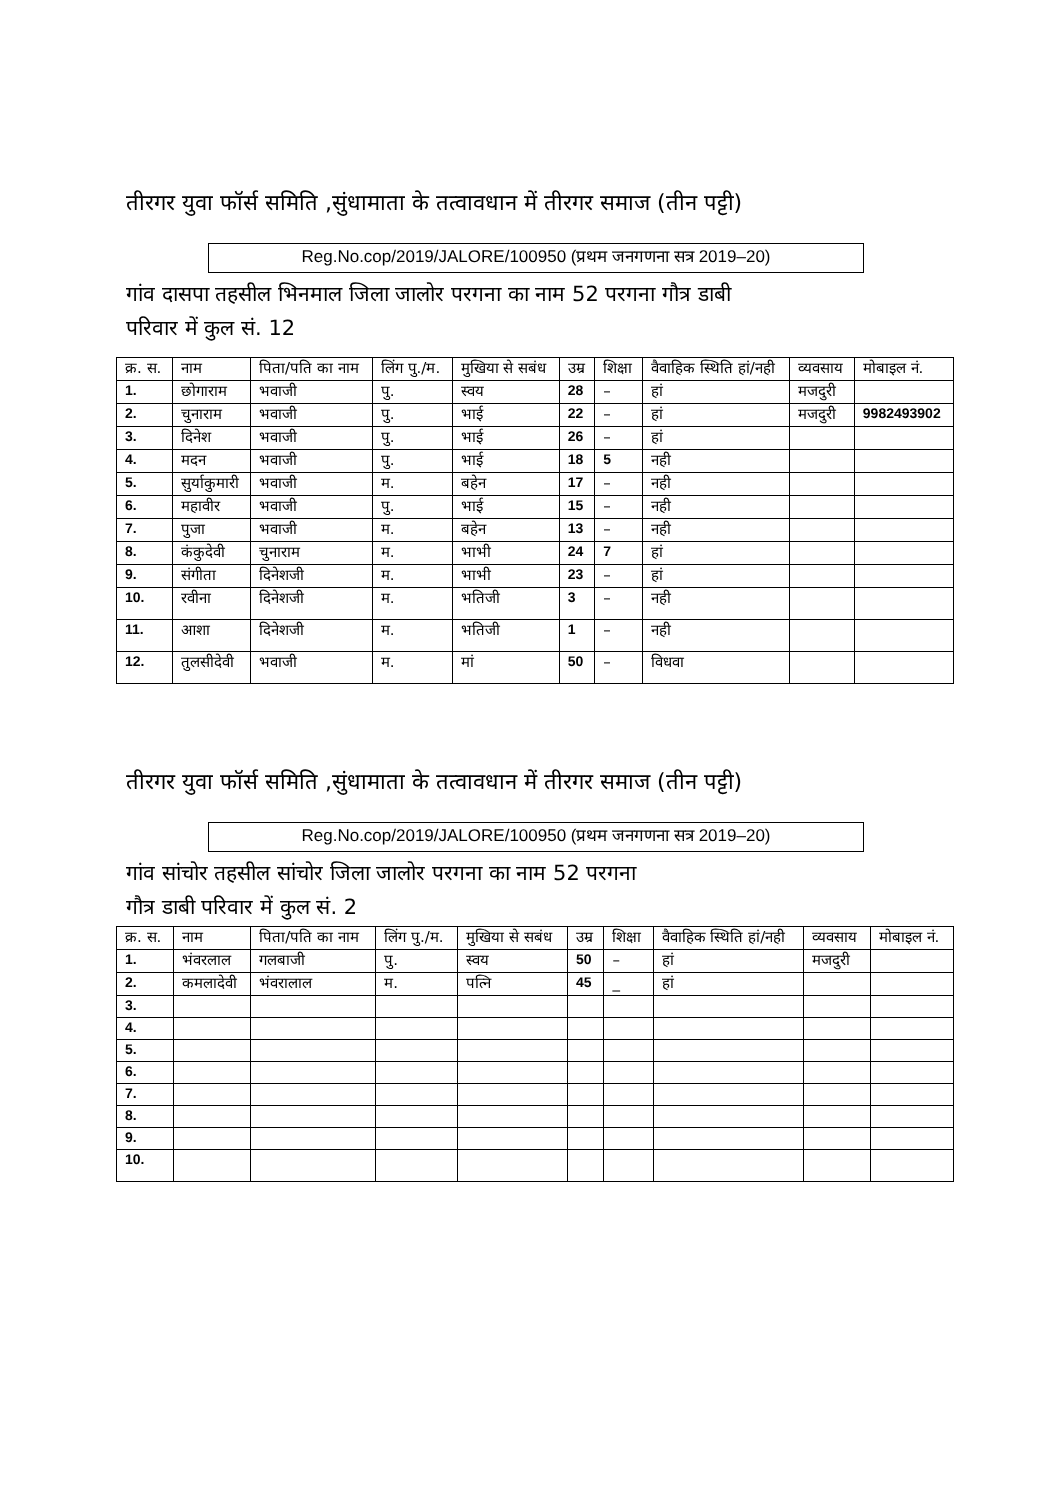तीरगर युवा फॉर्स समिति ,सुंधामाता के तत्वावधान में तीरगर समाज (तीन पट्टी)
Reg.No.cop/2019/JALORE/100950 (प्रथम जनगणना सत्र 2019–20)
गांव दासपा तहसील भिनमाल जिला जालोर परगना का नाम 52 परगना गौत्र डाबी
परिवार में कुल सं. 12
| क्र. स. | नाम | पिता/पति का नाम | लिंग पु./म. | मुखिया से सबंध | उम्र | शिक्षा | वैवाहिक स्थिति हां/नही | व्यवसाय | मोबाइल नं. |
| --- | --- | --- | --- | --- | --- | --- | --- | --- | --- |
| 1. | छोगाराम | भवाजी | पु. | स्वय | 28 | – | हां | मजदुरी | |
| 2. | चुनाराम | भवाजी | पु. | भाई | 22 | – | हां | मजदुरी | 9982493902 |
| 3. | दिनेश | भवाजी | पु. | भाई | 26 | – | हां | | |
| 4. | मदन | भवाजी | पु. | भाई | 18 | 5 | नही | | |
| 5. | सुर्याकुमारी | भवाजी | म. | बहेन | 17 | – | नही | | |
| 6. | महावीर | भवाजी | पु. | भाई | 15 | – | नही | | |
| 7. | पुजा | भवाजी | म. | बहेन | 13 | – | नही | | |
| 8. | कंकुदेवी | चुनाराम | म. | भाभी | 24 | 7 | हां | | |
| 9. | संगीता | दिनेशजी | म. | भाभी | 23 | – | हां | | |
| 10. | रवीना | दिनेशजी | म. | भतिजी | 3 | – | नही | | |
| 11. | आशा | दिनेशजी | म. | भतिजी | 1 | – | नही | | |
| 12. | तुलसीदेवी | भवाजी | म. | मां | 50 | – | विधवा | | |
तीरगर युवा फॉर्स समिति ,सुंधामाता के तत्वावधान में तीरगर समाज (तीन पट्टी)
Reg.No.cop/2019/JALORE/100950 (प्रथम जनगणना सत्र 2019–20)
गांव सांचोर तहसील सांचोर जिला जालोर परगना का नाम 52 परगना
गौत्र डाबी परिवार में कुल सं. 2
| क्र. स. | नाम | पिता/पति का नाम | लिंग पु./म. | मुखिया से सबंध | उम्र | शिक्षा | वैवाहिक स्थिति हां/नही | व्यवसाय | मोबाइल नं. |
| --- | --- | --- | --- | --- | --- | --- | --- | --- | --- |
| 1. | भंवरलाल | गलबाजी | पु. | स्वय | 50 | – | हां | मजदुरी | |
| 2. | कमलादेवी | भंवरालाल | म. | पत्नि | 45 | _ | हां | | |
| 3. | | | | | | | | | |
| 4. | | | | | | | | | |
| 5. | | | | | | | | | |
| 6. | | | | | | | | | |
| 7. | | | | | | | | | |
| 8. | | | | | | | | | |
| 9. | | | | | | | | | |
| 10. | | | | | | | | | |